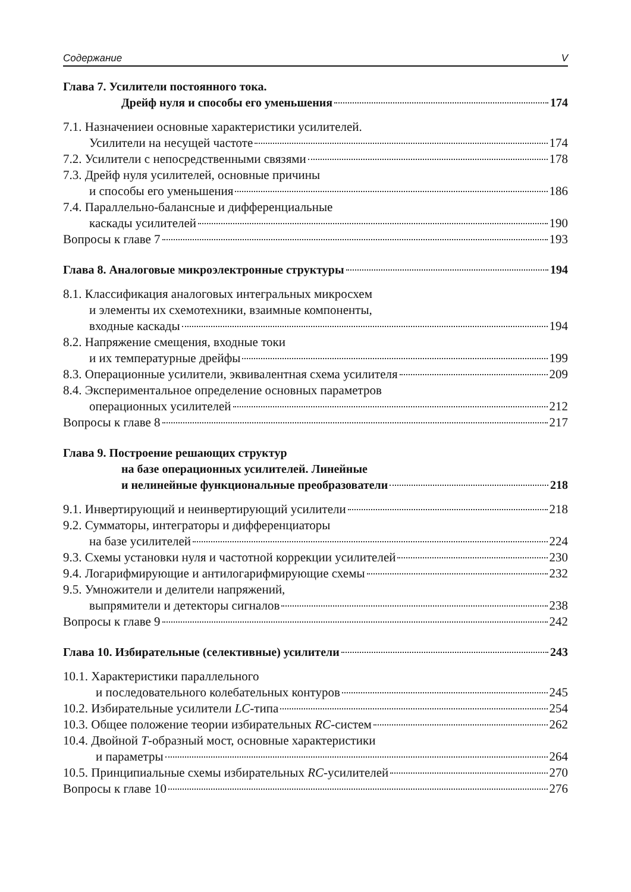Содержание V
Глава 7. Усилители постоянного тока.
Дрейф нуля и способы его уменьшения 174
7.1. Назначениеи основные характеристики усилителей.
Усилители на несущей частоте 174
7.2. Усилители с непосредственными связями 178
7.3. Дрейф нуля усилителей, основные причины
и способы его уменьшения 186
7.4. Параллельно-балансные и дифференциальные
каскады усилителей 190
Вопросы к главе 7 193
Глава 8. Аналоговые микроэлектронные структуры 194
8.1. Классификация аналоговых интегральных микросхем
и элементы их схемотехники, взаимные компоненты,
входные каскады 194
8.2. Напряжение смещения, входные токи
и их температурные дрейфы 199
8.3. Операционные усилители, эквивалентная схема усилителя 209
8.4. Экспериментальное определение основных параметров
операционных усилителей 212
Вопросы к главе 8 217
Глава 9. Построение решающих структур
на базе операционных усилителей. Линейные
и нелинейные функциональные преобразователи 218
9.1. Инвертирующий и неинвертирующий усилители 218
9.2. Сумматоры, интеграторы и дифференциаторы
на базе усилителей 224
9.3. Схемы установки нуля и частотной коррекции усилителей 230
9.4. Логарифмирующие и антилогарифмирующие схемы 232
9.5. Умножители и делители напряжений,
выпрямители и детекторы сигналов 238
Вопросы к главе 9 242
Глава 10. Избирательные (селективные) усилители 243
10.1. Характеристики параллельного
и последовательного колебательных контуров 245
10.2. Избирательные усилители LC-типа 254
10.3. Общее положение теории избирательных RC-систем 262
10.4. Двойной T-образный мост, основные характеристики
и параметры 264
10.5. Принципиальные схемы избирательных RC-усилителей 270
Вопросы к главе 10 276